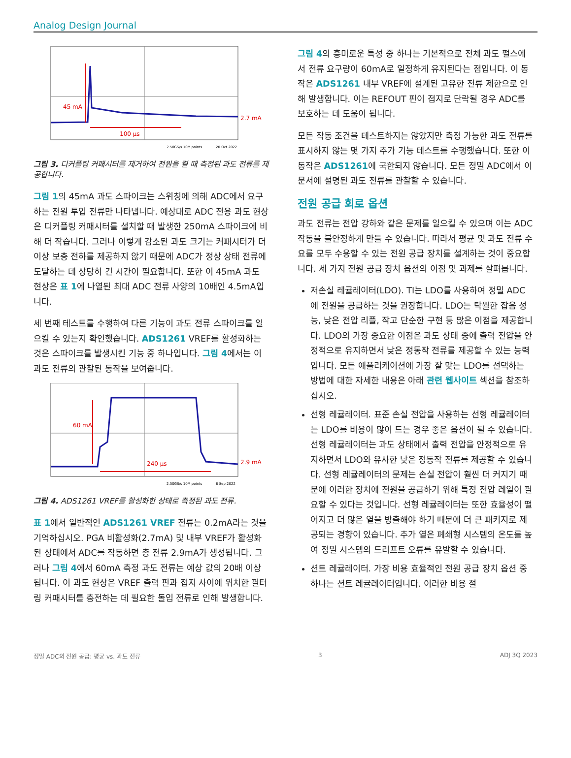Analog Design Journal
45 mA
100 µs
2.7 mA
2.50GS/s 10M points
20 Oct 2022
그림 3. 디커플링 커패시터를 제거하여 전원을 켤 때 측정된 과도 전류를 제공합니다.
그림 1의 45mA 과도 스파이크는 스위칭에 의해 ADC에서 요구하는 전원 투입 전류만 나타냅니다. 예상대로 ADC 전용 과도 현상은 디커플링 커패시터를 설치할 때 발생한 250mA 스파이크에 비해 더 작습니다. 그러나 이렇게 감소된 과도 크기는 커패시터가 더 이상 보충 전하를 제공하지 않기 때문에 ADC가 정상 상태 전류에 도달하는 데 상당히 긴 시간이 필요합니다. 또한 이 45mA 과도 현상은 표 1에 나열된 최대 ADC 전류 사양의 10배인 4.5mA입니다.
세 번째 테스트를 수행하여 다른 기능이 과도 전류 스파이크를 일으킬 수 있는지 확인했습니다. ADS1261 VREF를 활성화하는 것은 스파이크를 발생시킨 기능 중 하나입니다. 그림 4에서는 이 과도 전류의 관찰된 동작을 보여줍니다.
60 mA
240 µs
2.9 mA
2.50GS/s 10M points
8 Sep 2022
그림 4. ADS1261 VREF를 활성화한 상태로 측정된 과도 전류.
표 1에서 일반적인 ADS1261 VREF 전류는 0.2mA라는 것을 기억하십시오. PGA 비활성화(2.7mA) 및 내부 VREF가 활성화된 상태에서 ADC를 작동하면 총 전류 2.9mA가 생성됩니다. 그러나 그림 4에서 60mA 측정 과도 전류는 예상 값의 20배 이상 됩니다. 이 과도 현상은 VREF 출력 핀과 접지 사이에 위치한 필터링 커패시터를 충전하는 데 필요한 돌입 전류로 인해 발생합니다.
그림 4의 흥미로운 특성 중 하나는 기본적으로 전체 과도 펄스에서 전류 요구량이 60mA로 일정하게 유지된다는 점입니다. 이 동작은 ADS1261 내부 VREF에 설계된 고유한 전류 제한으로 인해 발생합니다. 이는 REFOUT 핀이 접지로 단락될 경우 ADC를 보호하는 데 도움이 됩니다.
모든 작동 조건을 테스트하지는 않았지만 측정 가능한 과도 전류를 표시하지 않는 몇 가지 추가 기능 테스트를 수행했습니다. 또한 이 동작은 ADS1261에 국한되지 않습니다. 모든 정밀 ADC에서 이 문서에 설명된 과도 전류를 관찰할 수 있습니다.
전원 공급 회로 옵션
과도 전류는 전압 강하와 같은 문제를 일으킬 수 있으며 이는 ADC 작동을 불안정하게 만들 수 있습니다. 따라서 평균 및 과도 전류 수요를 모두 수용할 수 있는 전원 공급 장치를 설계하는 것이 중요합니다. 세 가지 전원 공급 장치 옵션의 이점 및 과제를 살펴봅니다.
저손실 레귤레이터(LDO). TI는 LDO를 사용하여 정밀 ADC에 전원을 공급하는 것을 권장합니다. LDO는 탁월한 잡음 성능, 낮은 전압 리플, 작고 단순한 구현 등 많은 이점을 제공합니다. LDO의 가장 중요한 이점은 과도 상태 중에 출력 전압을 안정적으로 유지하면서 낮은 정동작 전류를 제공할 수 있는 능력입니다. 모든 애플리케이션에 가장 잘 맞는 LDO를 선택하는 방법에 대한 자세한 내용은 아래 관련 웹사이트 섹션을 참조하십시오.
선형 레귤레이터. 표준 손실 전압을 사용하는 선형 레귤레이터는 LDO를 비용이 많이 드는 경우 좋은 옵션이 될 수 있습니다. 선형 레귤레이터는 과도 상태에서 출력 전압을 안정적으로 유지하면서 LDO와 유사한 낮은 정동작 전류를 제공할 수 있습니다. 선형 레귤레이터의 문제는 손실 전압이 훨씬 더 커지기 때문에 이러한 장치에 전원을 공급하기 위해 특정 전압 레일이 필요할 수 있다는 것입니다. 선형 레귤레이터는 또한 효율성이 떨어지고 더 많은 열을 방출해야 하기 때문에 더 큰 패키지로 제공되는 경향이 있습니다. 추가 열은 폐쇄형 시스템의 온도를 높여 정밀 시스템의 드리프트 오류를 유발할 수 있습니다.
션트 레귤레이터. 가장 비용 효율적인 전원 공급 장치 옵션 중 하나는 션트 레귤레이터입니다. 이러한 비용 절
정밀 ADC의 전원 공급: 평균 vs. 과도 전류 3 ADJ 3Q 2023